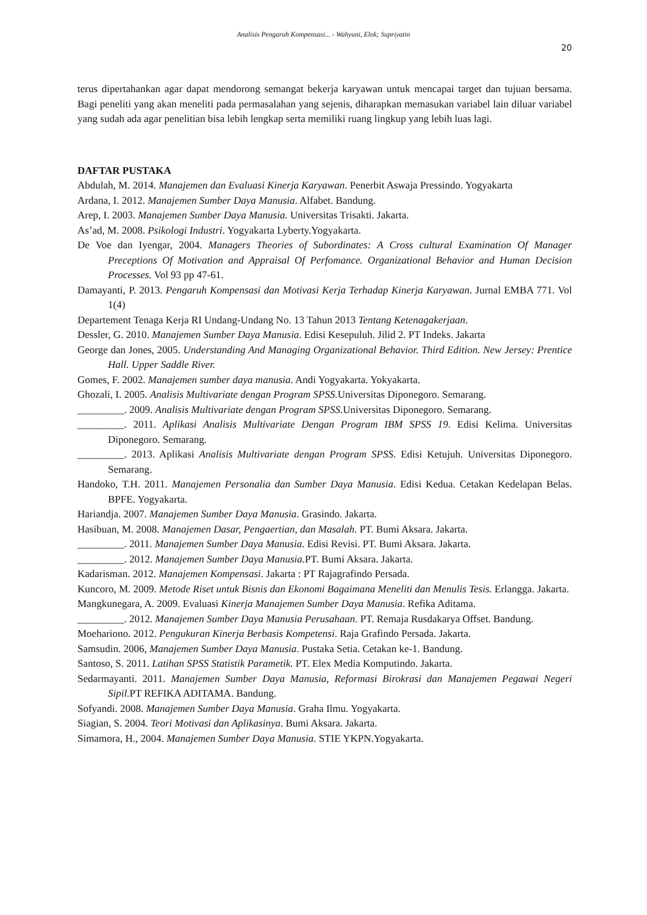Analisis Pengaruh Kompensasi... - Wahyuni, Elok; Supriyatin
20
terus dipertahankan agar dapat mendorong semangat bekerja karyawan untuk mencapai target dan tujuan bersama. Bagi peneliti yang akan meneliti pada permasalahan yang sejenis, diharapkan memasukan variabel lain diluar variabel yang sudah ada agar penelitian bisa lebih lengkap serta memiliki ruang lingkup yang lebih luas lagi.
DAFTAR PUSTAKA
Abdulah, M. 2014. Manajemen dan Evaluasi Kinerja Karyawan. Penerbit Aswaja Pressindo. Yogyakarta
Ardana, I. 2012. Manajemen Sumber Daya Manusia. Alfabet. Bandung.
Arep, I. 2003. Manajemen Sumber Daya Manusia. Universitas Trisakti. Jakarta.
As’ad, M. 2008. Psikologi Industri. Yogyakarta Lyberty.Yogyakarta.
De Voe dan Iyengar, 2004. Managers Theories of Subordinates: A Cross cultural Examination Of Manager Preceptions Of Motivation and Appraisal Of Perfomance. Organizational Behavior and Human Decision Processes. Vol 93 pp 47-61.
Damayanti, P. 2013. Pengaruh Kompensasi dan Motivasi Kerja Terhadap Kinerja Karyawan. Jurnal EMBA 771. Vol 1(4)
Departement Tenaga Kerja RI Undang-Undang No. 13 Tahun 2013 Tentang Ketenagakerjaan.
Dessler, G. 2010. Manajemen Sumber Daya Manusia. Edisi Kesepuluh. Jilid 2. PT Indeks. Jakarta
George dan Jones, 2005. Understanding And Managing Organizational Behavior. Third Edition. New Jersey: Prentice Hall. Upper Saddle River.
Gomes, F. 2002. Manajemen sumber daya manusia. Andi Yogyakarta. Yokyakarta.
Ghozali, I. 2005. Analisis Multivariate dengan Program SPSS. Universitas Diponegoro. Semarang.
_________. 2009. Analisis Multivariate dengan Program SPSS. Universitas Diponegoro. Semarang.
_________. 2011. Aplikasi Analisis Multivariate Dengan Program IBM SPSS 19. Edisi Kelima. Universitas Diponegoro. Semarang.
_________. 2013. Aplikasi Analisis Multivariate dengan Program SPSS. Edisi Ketujuh. Universitas Diponegoro. Semarang.
Handoko, T.H. 2011. Manajemen Personalia dan Sumber Daya Manusia. Edisi Kedua. Cetakan Kedelapan Belas. BPFE. Yogyakarta.
Hariandja. 2007. Manajemen Sumber Daya Manusia. Grasindo. Jakarta.
Hasibuan, M. 2008. Manajemen Dasar, Pengaertian, dan Masalah. PT. Bumi Aksara. Jakarta.
_________. 2011. Manajemen Sumber Daya Manusia. Edisi Revisi. PT. Bumi Aksara. Jakarta.
_________. 2012. Manajemen Sumber Daya Manusia. PT. Bumi Aksara. Jakarta.
Kadarisman. 2012. Manajemen Kompensasi. Jakarta : PT Rajagrafindo Persada.
Kuncoro, M. 2009. Metode Riset untuk Bisnis dan Ekonomi Bagaimana Meneliti dan Menulis Tesis. Erlangga. Jakarta.
Mangkunegara, A. 2009. Evaluasi Kinerja Manajemen Sumber Daya Manusia. Refika Aditama.
_________. 2012. Manajemen Sumber Daya Manusia Perusahaan. PT. Remaja Rusdakarya Offset. Bandung.
Moehariono. 2012. Pengukuran Kinerja Berbasis Kompetensi. Raja Grafindo Persada. Jakarta.
Samsudin. 2006, Manajemen Sumber Daya Manusia. Pustaka Setia. Cetakan ke-1. Bandung.
Santoso, S. 2011. Latihan SPSS Statistik Parametik. PT. Elex Media Komputindo. Jakarta.
Sedarmayanti. 2011. Manajemen Sumber Daya Manusia, Reformasi Birokrasi dan Manajemen Pegawai Negeri Sipil. PT REFIKA ADITAMA. Bandung.
Sofyandi. 2008. Manajemen Sumber Daya Manusia. Graha Ilmu. Yogyakarta.
Siagian, S. 2004. Teori Motivasi dan Aplikasinya. Bumi Aksara. Jakarta.
Simamora, H., 2004. Manajemen Sumber Daya Manusia. STIE YKPN.Yogyakarta.